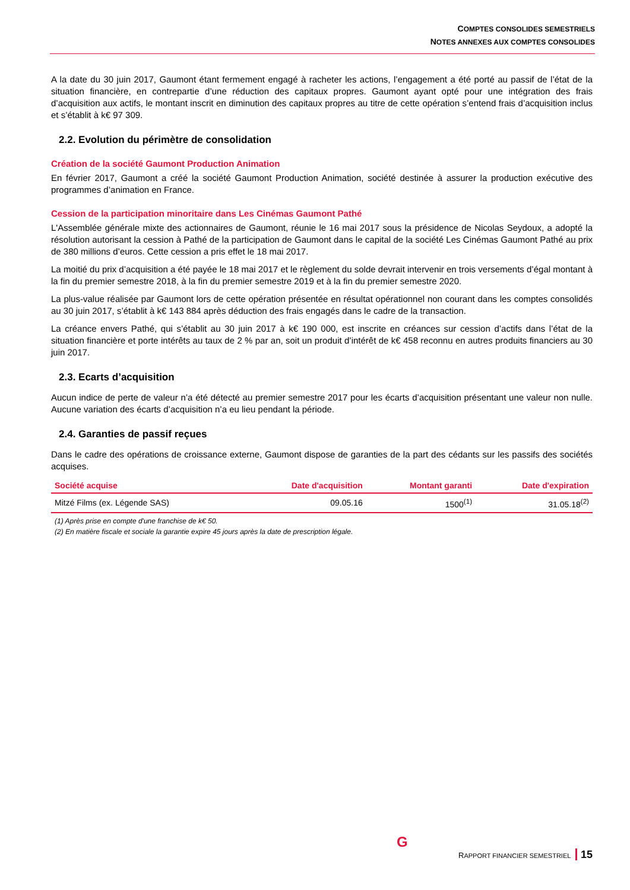COMPTES CONSOLIDES SEMESTRIELS
NOTES ANNEXES AUX COMPTES CONSOLIDES
A la date du 30 juin 2017, Gaumont étant fermement engagé à racheter les actions, l’engagement a été porté au passif de l’état de la situation financière, en contrepartie d’une réduction des capitaux propres. Gaumont ayant opté pour une intégration des frais d’acquisition aux actifs, le montant inscrit en diminution des capitaux propres au titre de cette opération s’entend frais d’acquisition inclus et s’établit à k€ 97 309.
2.2. Evolution du périmètre de consolidation
Création de la société Gaumont Production Animation
En février 2017, Gaumont a créé la société Gaumont Production Animation, société destinée à assurer la production exécutive des programmes d’animation en France.
Cession de la participation minoritaire dans Les Cinémas Gaumont Pathé
L'Assemblée générale mixte des actionnaires de Gaumont, réunie le 16 mai 2017 sous la présidence de Nicolas Seydoux, a adopté la résolution autorisant la cession à Pathé de la participation de Gaumont dans le capital de la société Les Cinémas Gaumont Pathé au prix de 380 millions d’euros. Cette cession a pris effet le 18 mai 2017.
La moitié du prix d’acquisition a été payée le 18 mai 2017 et le règlement du solde devrait intervenir en trois versements d’égal montant à la fin du premier semestre 2018, à la fin du premier semestre 2019 et à la fin du premier semestre 2020.
La plus-value réalisée par Gaumont lors de cette opération présentée en résultat opérationnel non courant dans les comptes consolidés au 30 juin 2017, s’établit à k€ 143 884 après déduction des frais engagés dans le cadre de la transaction.
La créance envers Pathé, qui s’établit au 30 juin 2017 à k€ 190 000, est inscrite en créances sur cession d’actifs dans l’état de la situation financière et porte intérêts au taux de 2 % par an, soit un produit d’intérêt de k€ 458 reconnu en autres produits financiers au 30 juin 2017.
2.3. Ecarts d’acquisition
Aucun indice de perte de valeur n’a été détecté au premier semestre 2017 pour les écarts d’acquisition présentant une valeur non nulle. Aucune variation des écarts d’acquisition n’a eu lieu pendant la période.
2.4. Garanties de passif reçues
Dans le cadre des opérations de croissance externe, Gaumont dispose de garanties de la part des cédants sur les passifs des sociétés acquises.
| Société acquise | Date d'acquisition | Montant garanti | Date d'expiration |
| --- | --- | --- | --- |
| Mitzé Films (ex. Légende SAS) | 09.05.16 | 1500<sup>(1)</sup> | 31.05.18<sup>(2)</sup> |
(1) Après prise en compte d'une franchise de k€ 50.
(2) En matière fiscale et sociale la garantie expire 45 jours après la date de prescription légale.
G
RAPPORT FINANCIER SEMESTRIEL 15